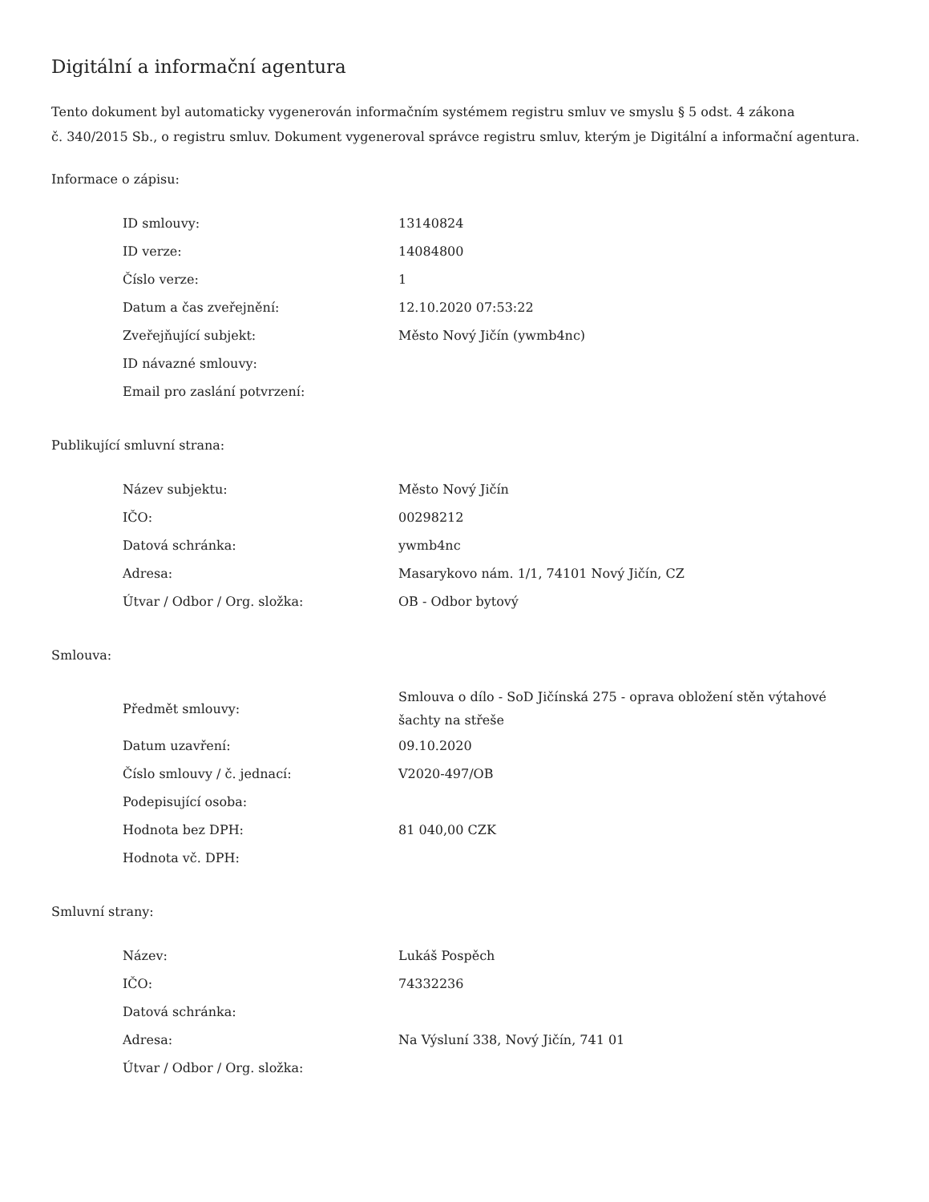Digitální a informační agentura
Tento dokument byl automaticky vygenerován informačním systémem registru smluv ve smyslu § 5 odst. 4 zákona
č. 340/2015 Sb., o registru smluv. Dokument vygeneroval správce registru smluv, kterým je Digitální a informační agentura.
Informace o zápisu:
| ID smlouvy: | 13140824 |
| ID verze: | 14084800 |
| Číslo verze: | 1 |
| Datum a čas zveřejnění: | 12.10.2020 07:53:22 |
| Zveřejňující subjekt: | Město Nový Jičín (ywmb4nc) |
| ID návazné smlouvy: | |
| Email pro zaslání potvrzení: | |
Publikující smluvní strana:
| Název subjektu: | Město Nový Jičín |
| IČO: | 00298212 |
| Datová schránka: | ywmb4nc |
| Adresa: | Masarykovo nám. 1/1, 74101 Nový Jičín, CZ |
| Útvar / Odbor / Org. složka: | OB - Odbor bytový |
Smlouva:
| Předmět smlouvy: | Smlouva o dílo - SoD Jičínská 275 - oprava obložení stěn výtahové šachty na střeše |
| Datum uzavření: | 09.10.2020 |
| Číslo smlouvy / č. jednací: | V2020-497/OB |
| Podepisující osoba: | |
| Hodnota bez DPH: | 81 040,00 CZK |
| Hodnota vč. DPH: | |
Smluvní strany:
| Název: | Lukáš Pospěch |
| IČO: | 74332236 |
| Datová schránka: | |
| Adresa: | Na Výsluní 338, Nový Jičín, 741 01 |
| Útvar / Odbor / Org. složka: | |